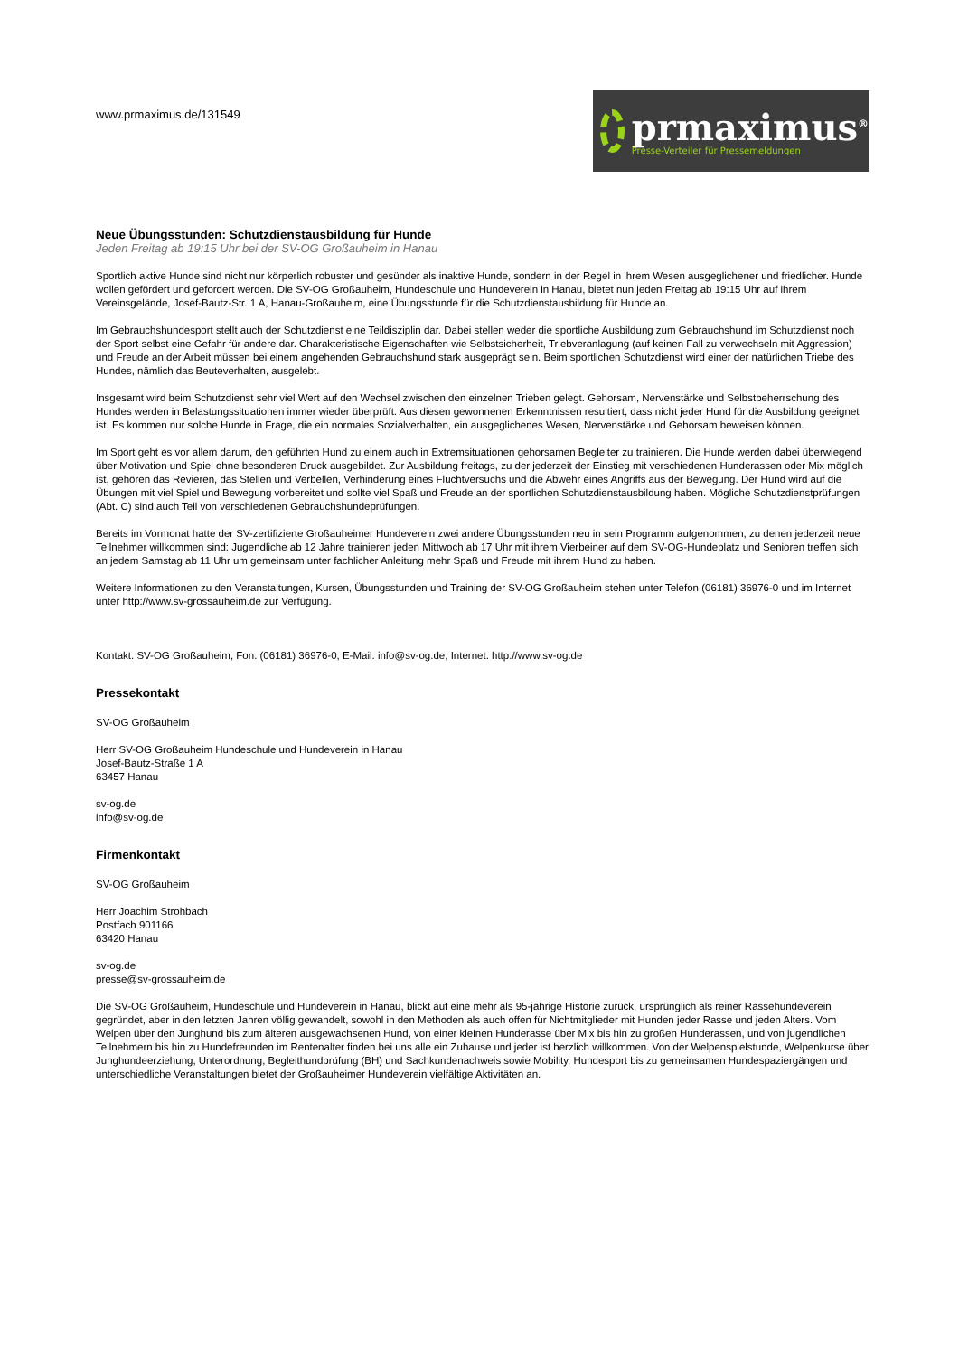www.prmaximus.de/131549
prmaximus<sup>®</sup>
Presse-Verteiler für Pressemeldungen
Neue Übungsstunden: Schutzdienstausbildung für Hunde
Jeden Freitag ab 19:15 Uhr bei der SV-OG Großauheim in Hanau
Sportlich aktive Hunde sind nicht nur körperlich robuster und gesünder als inaktive Hunde, sondern in der Regel in ihrem Wesen ausgeglichener und friedlicher. Hunde wollen gefördert und gefordert werden. Die SV-OG Großauheim, Hundeschule und Hundeverein in Hanau, bietet nun jeden Freitag ab 19:15 Uhr auf ihrem Vereinsgelände, Josef-Bautz-Str. 1 A, Hanau-Großauheim, eine Übungsstunde für die Schutzdienstausbildung für Hunde an.
Im Gebrauchshundesport stellt auch der Schutzdienst eine Teildisziplin dar. Dabei stellen weder die sportliche Ausbildung zum Gebrauchshund im Schutzdienst noch der Sport selbst eine Gefahr für andere dar. Charakteristische Eigenschaften wie Selbstsicherheit, Triebveranlagung (auf keinen Fall zu verwechseln mit Aggression) und Freude an der Arbeit müssen bei einem angehenden Gebrauchshund stark ausgeprägt sein. Beim sportlichen Schutzdienst wird einer der natürlichen Triebe des Hundes, nämlich das Beuteverhalten, ausgelebt.
Insgesamt wird beim Schutzdienst sehr viel Wert auf den Wechsel zwischen den einzelnen Trieben gelegt. Gehorsam, Nervenstärke und Selbstbeherrschung des Hundes werden in Belastungssituationen immer wieder überprüft. Aus diesen gewonnenen Erkenntnissen resultiert, dass nicht jeder Hund für die Ausbildung geeignet ist. Es kommen nur solche Hunde in Frage, die ein normales Sozialverhalten, ein ausgeglichenes Wesen, Nervenstärke und Gehorsam beweisen können.
Im Sport geht es vor allem darum, den geführten Hund zu einem auch in Extremsituationen gehorsamen Begleiter zu trainieren. Die Hunde werden dabei überwiegend über Motivation und Spiel ohne besonderen Druck ausgebildet. Zur Ausbildung freitags, zu der jederzeit der Einstieg mit verschiedenen Hunderassen oder Mix möglich ist, gehören das Revieren, das Stellen und Verbellen, Verhinderung eines Fluchtversuchs und die Abwehr eines Angriffs aus der Bewegung. Der Hund wird auf die Übungen mit viel Spiel und Bewegung vorbereitet und sollte viel Spaß und Freude an der sportlichen Schutzdienstausbildung haben. Mögliche Schutzdienstprüfungen (Abt. C) sind auch Teil von verschiedenen Gebrauchshundeprüfungen.
Bereits im Vormonat hatte der SV-zertifizierte Großauheimer Hundeverein zwei andere Übungsstunden neu in sein Programm aufgenommen, zu denen jederzeit neue Teilnehmer willkommen sind: Jugendliche ab 12 Jahre trainieren jeden Mittwoch ab 17 Uhr mit ihrem Vierbeiner auf dem SV-OG-Hundeplatz und Senioren treffen sich an jedem Samstag ab 11 Uhr um gemeinsam unter fachlicher Anleitung mehr Spaß und Freude mit ihrem Hund zu haben.
Weitere Informationen zu den Veranstaltungen, Kursen, Übungsstunden und Training der SV-OG Großauheim stehen unter Telefon (06181) 36976-0 und im Internet unter http://www.sv-grossauheim.de zur Verfügung.
Kontakt: SV-OG Großauheim, Fon: (06181) 36976-0, E-Mail: info@sv-og.de, Internet: http://www.sv-og.de
Pressekontakt
SV-OG Großauheim
Herr SV-OG Großauheim Hundeschule und Hundeverein in Hanau
Josef-Bautz-Straße 1 A
63457 Hanau
sv-og.de
info@sv-og.de
Firmenkontakt
SV-OG Großauheim
Herr Joachim Strohbach
Postfach 901166
63420 Hanau
sv-og.de
presse@sv-grossauheim.de
Die SV-OG Großauheim, Hundeschule und Hundeverein in Hanau, blickt auf eine mehr als 95-jährige Historie zurück, ursprünglich als reiner Rassehundeverein gegründet, aber in den letzten Jahren völlig gewandelt, sowohl in den Methoden als auch offen für Nichtmitglieder mit Hunden jeder Rasse und jeden Alters. Vom Welpen über den Junghund bis zum älteren ausgewachsenen Hund, von einer kleinen Hunderasse über Mix bis hin zu großen Hunderassen, und von jugendlichen Teilnehmern bis hin zu Hundefreunden im Rentenalter finden bei uns alle ein Zuhause und jeder ist herzlich willkommen. Von der Welpenspielstunde, Welpenkurse über Junghundeerziehung, Unterordnung, Begleithundprüfung (BH) und Sachkundenachweis sowie Mobility, Hundesport bis zu gemeinsamen Hundespaziergängen und unterschiedliche Veranstaltungen bietet der Großauheimer Hundeverein vielfältige Aktivitäten an.